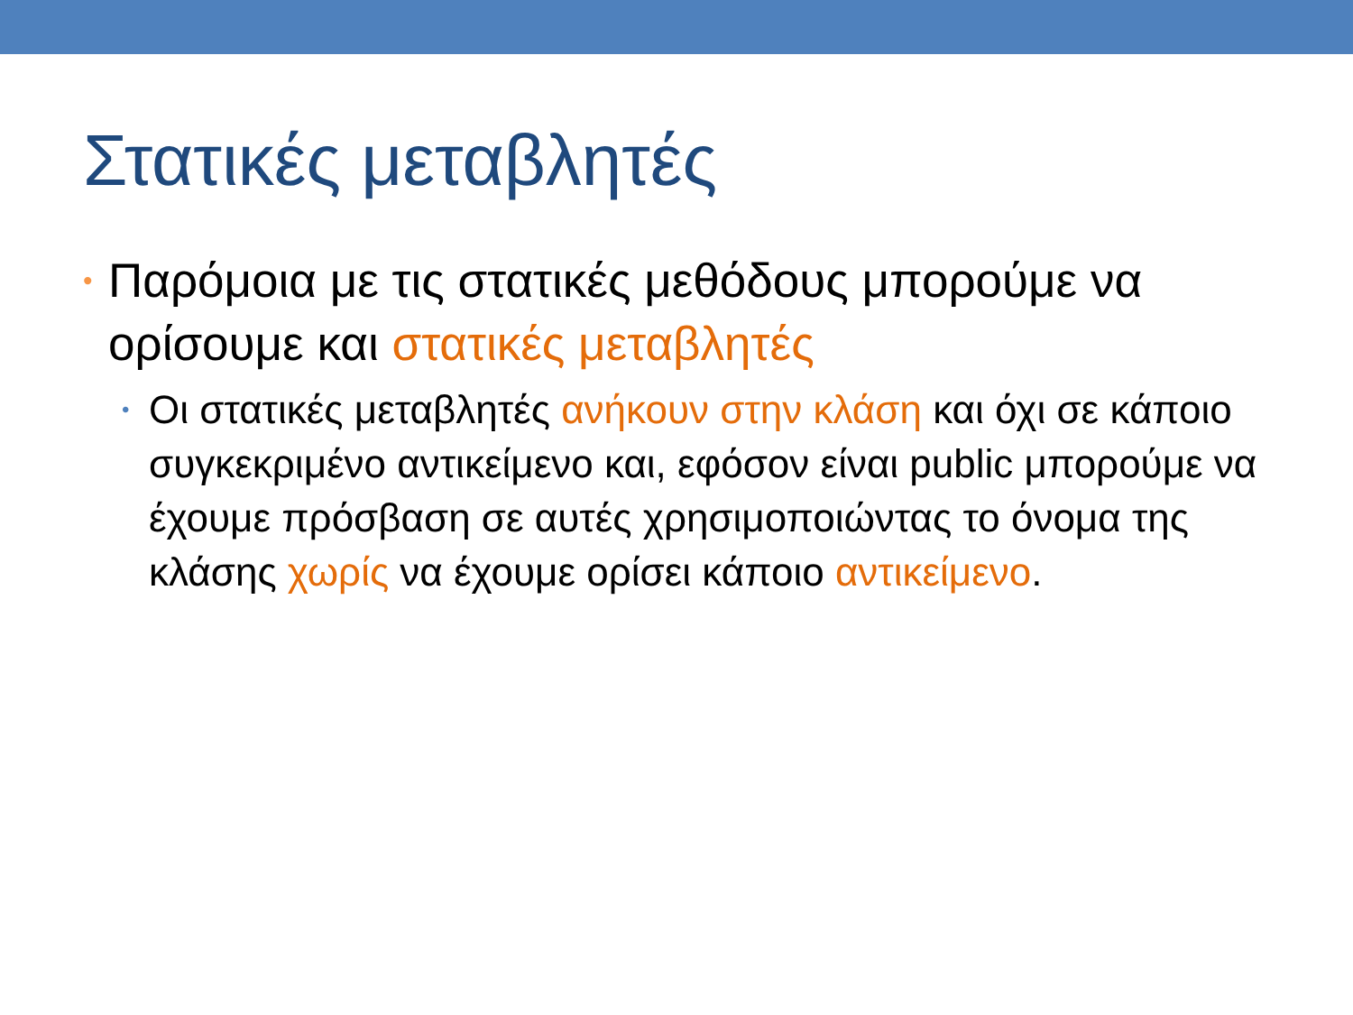Στατικές μεταβλητές
• Παρόμοια με τις στατικές μεθόδους μπορούμε να ορίσουμε και στατικές μεταβλητές
• Οι στατικές μεταβλητές ανήκουν στην κλάση και όχι σε κάποιο συγκεκριμένο αντικείμενο και, εφόσον είναι public μπορούμε να έχουμε πρόσβαση σε αυτές χρησιμοποιώντας το όνομα της κλάσης χωρίς να έχουμε ορίσει κάποιο αντικείμενο.